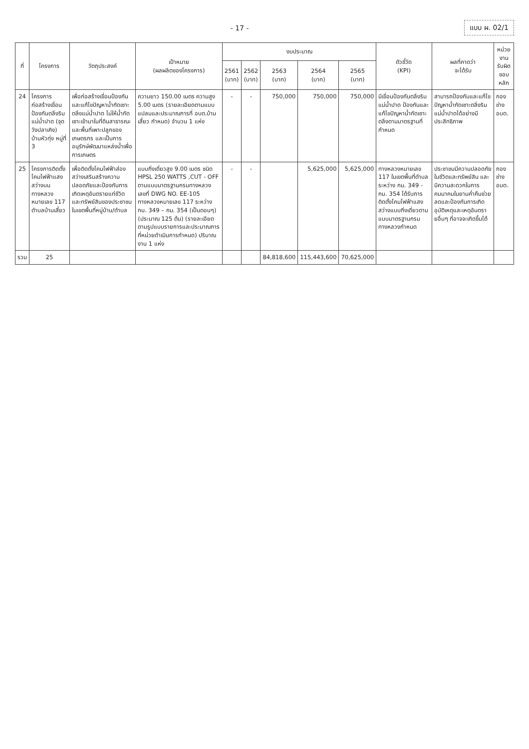- 17 - แบบ ผ. 02/1
| ที่ | โครงการ | วัตถุประสงค์ | เป้าหมาย (ผลผลิตของโครงการ) | งบประมาณ | | | | | ตัวชี้วัด (KPI) | ผลที่คาดว่า จะได้รับ | หน่วยงาน รับผิดชอบหลัก |
| --- | --- | --- | --- | --- | --- | --- | --- | --- | --- | --- | --- |
| | | | | 2561 (บาท) | 2562 (บาท) | 2563 (บาท) | 2564 (บาท) | 2565 (บาท) | | | |
| 24 | โครงการก่อสร้างเขื่อนป้องกันตลิ่งริมแม่น้ำปาด (จุดวังปลาเคิง) บ้านหัวทุ่ง หมู่ที่ 3 | เพื่อก่อสร้างเขื่อนป้องกันและแก้ไขปัญหาน้ำกัดเซาะตลิ่งแม่น้ำปาด ไม่ให้น้ำกัดเซาะเข้ามาในที่ดินสาธารณะและพื้นที่เพาะปลูกของเกษตรกร และเป็นการอนุรักษ์พัฒนาแหล่งน้ำเพื่อการเกษตร | ความยาว 150.00 เมตร ความสูง 5.00 เมตร (รายละเอียดตามแบบแปลนและประมาณการที่ อบต.บ้านเสี้ยว กำหนด) จำนวน 1 แห่ง | - | - | 750,000 | 750,000 | 750,000 | มีเขื่อนป้องกันตลิ่งริมแม่น้ำปาด ป้องกันและแก้ไขปัญหาน้ำกัดเซาะตลิ่งตามมาตรฐานที่กำหนด | สามารถป้องกันและแก้ไขปัญหาน้ำกัดเซาะตลิ่งริมแม่น้ำปาดได้อย่างมีประสิทธิภาพ | กองช่าง อบต. |
| 25 | โครงการติดตั้งโคมไฟฟ้าแสงสว่างบนทางหลวงหมายเลข 117 ตำบลบ้านเสี้ยว | เพื่อติดตั้งโคมไฟฟ้าส่องสว่างเสริมสร้างความปลอดภัยและป้องกันการเกิดเหตุอันตรายแก่ชีวิตและทรัพย์สินของประชาชนในเขตพื้นที่หมู่บ้าน/ตำบล | แบบกิ่งเดี่ยวสูง 9.00 เมตร ชนิด HPSL 250 WATTS ,CUT - OFF ตามแบบมาตรฐานกรมทางหลวง เลขที่ DWG NO. EE-105 ทางหลวงหมายเลข 117 ระหว่าง กม. 349 – กม. 354 (เป็นตอนๆ) (ประมาณ 125 ต้น) (รายละเอียดตามรูปแบบรายการและประมาณการที่หน่วยดำเนินการกำหนด) ปริมาณงาน 1 แห่ง | - | - | | 5,625,000 | 5,625,000 | ทางหลวงหมายเลข 117 ในเขตพื้นที่ตำบล ระหว่าง กม. 349 - กม. 354 ได้รับการติดตั้งโคมไฟฟ้าแสงสว่างแบบกิ่งเดี่ยวตามแบบมาตรฐานกรมทางหลวงกำหนด | ประชาชนมีความปลอดภัยในชีวิตและทรัพย์สิน และมีความสะดวกในการคมนาคมในยามค่ำคืนช่วยลดและป้องกันการเกิดอุบัติเหตุและเหตุอันตรายอื่นๆ ที่อาจจะเกิดขึ้นได้ | กองช่าง อบต. |
| รวม | 25 | | | | | 84,818,600 | 115,443,600 | 70,625,000 | | | |